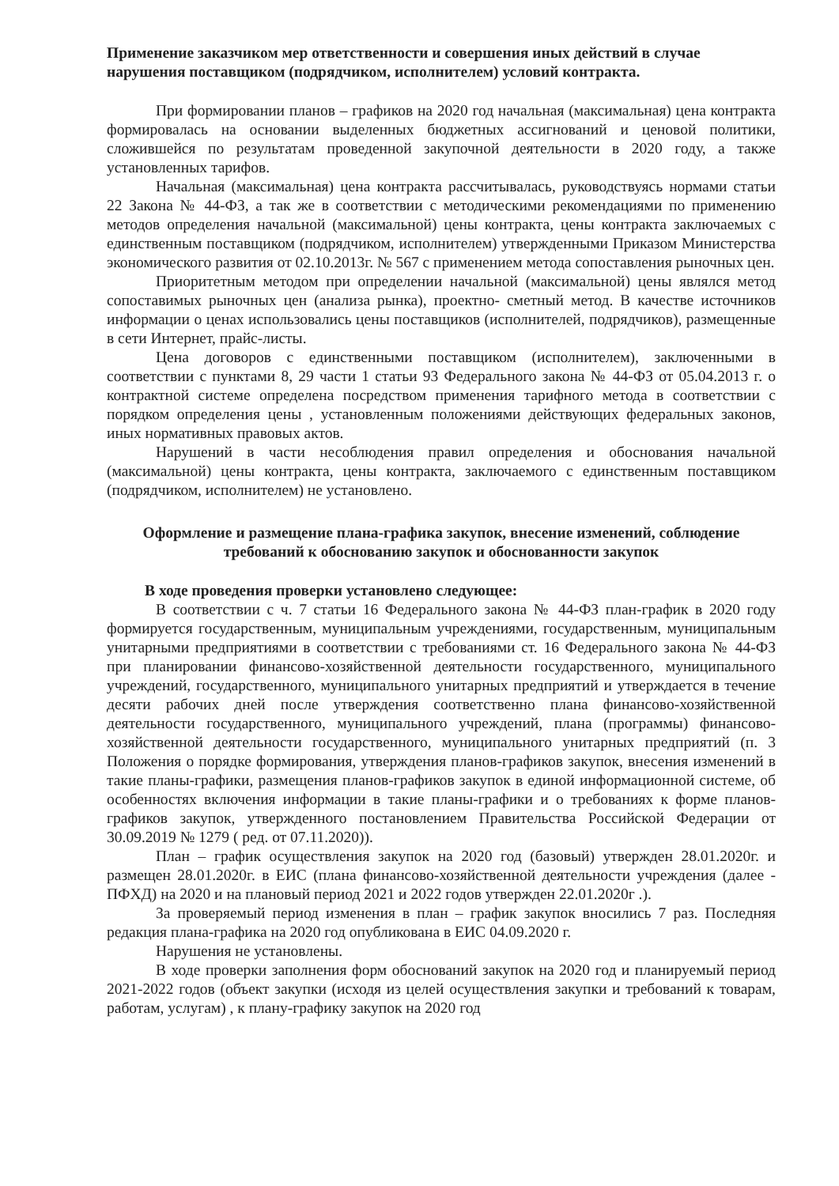Применение заказчиком мер ответственности и совершения иных действий в случае нарушения поставщиком (подрядчиком, исполнителем) условий контракта.
При формировании планов – графиков на 2020 год начальная (максимальная) цена контракта формировалась на основании выделенных бюджетных ассигнований и ценовой политики, сложившейся по результатам проведенной закупочной деятельности в 2020 году, а также установленных тарифов.
Начальная (максимальная) цена контракта рассчитывалась, руководствуясь нормами статьи 22 Закона № 44-ФЗ, а так же в соответствии с методическими рекомендациями по применению методов определения начальной (максимальной) цены контракта, цены контракта заключаемых с единственным поставщиком (подрядчиком, исполнителем) утвержденными Приказом Министерства экономического развития от 02.10.2013г. № 567 с применением метода сопоставления рыночных цен.
Приоритетным методом при определении начальной (максимальной) цены являлся метод сопоставимых рыночных цен (анализа рынка), проектно- сметный метод. В качестве источников информации о ценах использовались цены поставщиков (исполнителей, подрядчиков), размещенные в сети Интернет, прайс-листы.
Цена договоров с единственными поставщиком (исполнителем), заключенными в соответствии с пунктами 8, 29 части 1 статьи 93 Федерального закона № 44-ФЗ от 05.04.2013 г. о контрактной системе определена посредством применения тарифного метода в соответствии с порядком определения цены , установленным положениями действующих федеральных законов, иных нормативных правовых актов.
Нарушений в части несоблюдения правил определения и обоснования начальной (максимальной) цены контракта, цены контракта, заключаемого с единственным поставщиком (подрядчиком, исполнителем) не установлено.
Оформление и размещение плана-графика закупок, внесение изменений, соблюдение требований к обоснованию закупок и обоснованности закупок
В ходе проведения проверки установлено следующее:
В соответствии с ч. 7 статьи 16 Федерального закона № 44-ФЗ план-график в 2020 году формируется государственным, муниципальным учреждениями, государственным, муниципальным унитарными предприятиями в соответствии с требованиями ст. 16 Федерального закона № 44-ФЗ при планировании финансово-хозяйственной деятельности государственного, муниципального учреждений, государственного, муниципального унитарных предприятий и утверждается в течение десяти рабочих дней после утверждения соответственно плана финансово-хозяйственной деятельности государственного, муниципального учреждений, плана (программы) финансово-хозяйственной деятельности государственного, муниципального унитарных предприятий (п. 3 Положения о порядке формирования, утверждения планов-графиков закупок, внесения изменений в такие планы-графики, размещения планов-графиков закупок в единой информационной системе, об особенностях включения информации в такие планы-графики и о требованиях к форме планов-графиков закупок, утвержденного постановлением Правительства Российской Федерации от 30.09.2019 № 1279 ( ред. от 07.11.2020)).
План – график осуществления закупок на 2020 год (базовый) утвержден 28.01.2020г. и размещен 28.01.2020г. в ЕИС (плана финансово-хозяйственной деятельности учреждения (далее - ПФХД) на 2020 и на плановый период 2021 и 2022 годов утвержден 22.01.2020г .).
За проверяемый период изменения в план – график закупок вносились 7 раз. Последняя редакция плана-графика на 2020 год опубликована в ЕИС 04.09.2020 г.
Нарушения не установлены.
В ходе проверки заполнения форм обоснований закупок на 2020 год и планируемый период 2021-2022 годов (объект закупки (исходя из целей осуществления закупки и требований к товарам, работам, услугам) , к плану-графику закупок на 2020 год